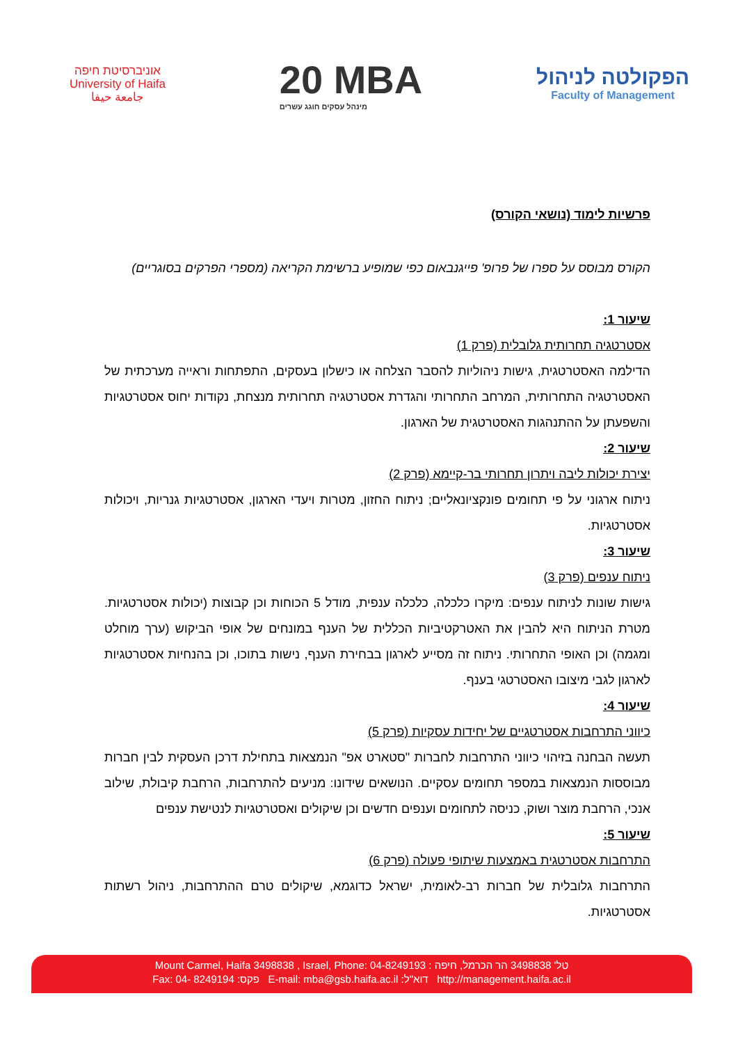אוניברסיטת חיפה
University of Haifa
جامعة حيفا
20 MBA
מינהל עסקים חוגג עשרים
הפקולטה לניהול
Faculty of Management
פרשיות לימוד (נושאי הקורס)
הקורס מבוסס על ספרו של פרופ' פייגנבאום כפי שמופיע ברשימת הקריאה (מספרי הפרקים בסוגריים)
שיעור 1:
אסטרטגיה תחרותית גלובלית (פרק 1)
הדילמה האסטרטגית, גישות ניהוליות להסבר הצלחה או כישלון בעסקים, התפתחות וראייה מערכתית של האסטרטגיה התחרותית, המרחב התחרותי והגדרת אסטרטגיה תחרותית מנצחת, נקודות יחוס אסטרטגיות והשפעתן על ההתנהגות האסטרטגית של הארגון.
שיעור 2:
יצירת יכולות ליבה ויתרון תחרותי בר-קיימא (פרק 2)
ניתוח ארגוני על פי תחומים פונקציונאליים; ניתוח החזון, מטרות ויעדי הארגון, אסטרטגיות גנריות, ויכולות אסטרטגיות.
שיעור 3:
ניתוח ענפים (פרק 3)
גישות שונות לניתוח ענפים: מיקרו כלכלה, כלכלה ענפית, מודל 5 הכוחות וכן קבוצות (יכולות אסטרטגיות. מטרת הניתוח היא להבין את האטרקטיביות הכללית של הענף במונחים של אופי הביקוש (ערך מוחלט ומגמה) וכן האופי התחרותי. ניתוח זה מסייע לארגון בבחירת הענף, נישות בתוכו, וכן בהנחיות אסטרטגיות לארגון לגבי מיצובו האסטרטגי בענף.
שיעור 4:
כיווני התרחבות אסטרטגיים של יחידות עסקיות (פרק 5)
תעשה הבחנה בזיהוי כיווני התרחבות לחברות "סטארט אפ" הנמצאות בתחילת דרכן העסקית לבין חברות מבוססות הנמצאות במספר תחומים עסקיים. הנושאים שידונו: מניעים להתרחבות, הרחבת קיבולת, שילוב אנכי, הרחבת מוצר ושוק, כניסה לתחומים וענפים חדשים וכן שיקולים ואסטרטגיות לנטישת ענפים
שיעור 5:
התרחבות אסטרטגית באמצעות שיתופי פעולה (פרק 6)
התרחבות גלובלית של חברות רב-לאומית, ישראל כדוגמא, שיקולים טרם ההתרחבות, ניהול רשתות אסטרטגיות.
Mount Carmel, Haifa 3498838 , Israel, Phone: 04-8249193 : טל' 3498838 הר הכרמל, חיפה
Fax: 04- 8249194 :פקס E-mail: mba@gsb.haifa.ac.il :דוא"ל http://management.haifa.ac.il